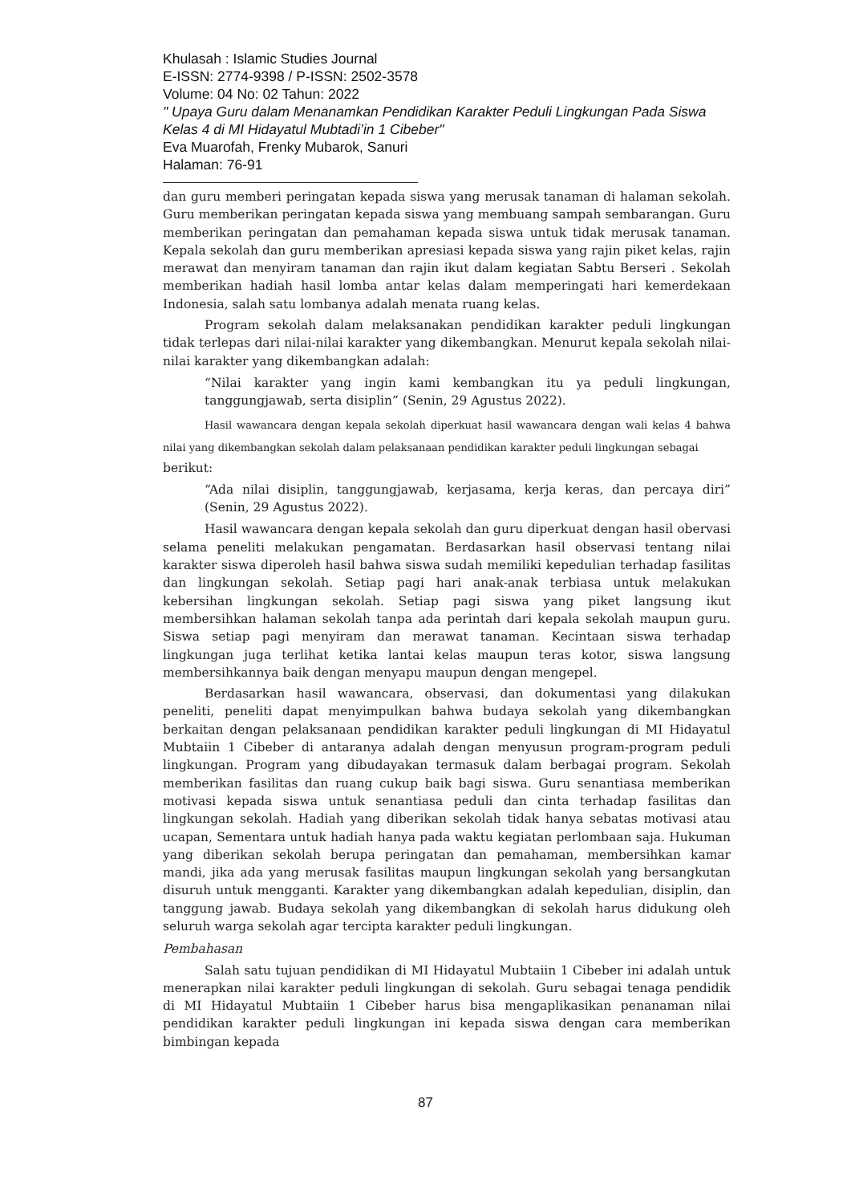Khulasah : Islamic Studies Journal
E-ISSN: 2774-9398 / P-ISSN: 2502-3578
Volume: 04 No: 02 Tahun: 2022
" Upaya Guru dalam Menanamkan Pendidikan Karakter Peduli Lingkungan Pada Siswa Kelas 4 di MI Hidayatul Mubtadi’in 1 Cibeber"
Eva Muarofah, Frenky Mubarok, Sanuri
Halaman: 76-91
dan guru memberi peringatan kepada siswa yang merusak tanaman di halaman sekolah. Guru memberikan peringatan kepada siswa yang membuang sampah sembarangan. Guru memberikan peringatan dan pemahaman kepada siswa untuk tidak merusak tanaman. Kepala sekolah dan guru memberikan apresiasi kepada siswa yang rajin piket kelas, rajin merawat dan menyiram tanaman dan rajin ikut dalam kegiatan Sabtu Berseri . Sekolah memberikan hadiah hasil lomba antar kelas dalam memperingati hari kemerdekaan Indonesia, salah satu lombanya adalah menata ruang kelas.
Program sekolah dalam melaksanakan pendidikan karakter peduli lingkungan tidak terlepas dari nilai-nilai karakter yang dikembangkan. Menurut kepala sekolah nilai-nilai karakter yang dikembangkan adalah:
“Nilai karakter yang ingin kami kembangkan itu ya peduli lingkungan, tanggungjawab, serta disiplin” (Senin, 29 Agustus 2022).
Hasil wawancara dengan kepala sekolah diperkuat hasil wawancara dengan wali kelas 4 bahwa nilai yang dikembangkan sekolah dalam pelaksanaan pendidikan karakter peduli lingkungan sebagai
berikut:
“Ada nilai disiplin, tanggungjawab, kerjasama, kerja keras, dan percaya diri” (Senin, 29 Agustus 2022).
Hasil wawancara dengan kepala sekolah dan guru diperkuat dengan hasil obervasi selama peneliti melakukan pengamatan. Berdasarkan hasil observasi tentang nilai karakter siswa diperoleh hasil bahwa siswa sudah memiliki kepedulian terhadap fasilitas dan lingkungan sekolah. Setiap pagi hari anak-anak terbiasa untuk melakukan kebersihan lingkungan sekolah. Setiap pagi siswa yang piket langsung ikut membersihkan halaman sekolah tanpa ada perintah dari kepala sekolah maupun guru. Siswa setiap pagi menyiram dan merawat tanaman. Kecintaan siswa terhadap lingkungan juga terlihat ketika lantai kelas maupun teras kotor, siswa langsung membersihkannya baik dengan menyapu maupun dengan mengepel.
Berdasarkan hasil wawancara, observasi, dan dokumentasi yang dilakukan peneliti, peneliti dapat menyimpulkan bahwa budaya sekolah yang dikembangkan berkaitan dengan pelaksanaan pendidikan karakter peduli lingkungan di MI Hidayatul Mubtaiin 1 Cibeber di antaranya adalah dengan menyusun program-program peduli lingkungan. Program yang dibudayakan termasuk dalam berbagai program. Sekolah memberikan fasilitas dan ruang cukup baik bagi siswa. Guru senantiasa memberikan motivasi kepada siswa untuk senantiasa peduli dan cinta terhadap fasilitas dan lingkungan sekolah. Hadiah yang diberikan sekolah tidak hanya sebatas motivasi atau ucapan, Sementara untuk hadiah hanya pada waktu kegiatan perlombaan saja. Hukuman yang diberikan sekolah berupa peringatan dan pemahaman, membersihkan kamar mandi, jika ada yang merusak fasilitas maupun lingkungan sekolah yang bersangkutan disuruh untuk mengganti. Karakter yang dikembangkan adalah kepedulian, disiplin, dan tanggung jawab. Budaya sekolah yang dikembangkan di sekolah harus didukung oleh seluruh warga sekolah agar tercipta karakter peduli lingkungan.
Pembahasan
Salah satu tujuan pendidikan di MI Hidayatul Mubtaiin 1 Cibeber ini adalah untuk menerapkan nilai karakter peduli lingkungan di sekolah. Guru sebagai tenaga pendidik di MI Hidayatul Mubtaiin 1 Cibeber harus bisa mengaplikasikan penanaman nilai pendidikan karakter peduli lingkungan ini kepada siswa dengan cara memberikan bimbingan kepada
87